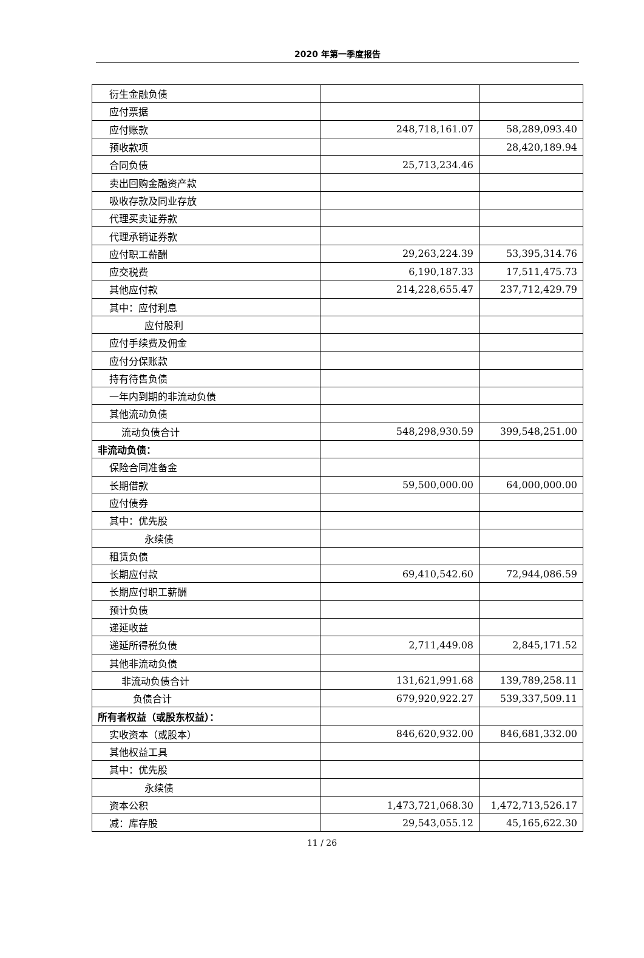2020 年第一季度报告
| 衍生金融负债 | | |
| 应付票据 | | |
| 应付账款 | 248,718,161.07 | 58,289,093.40 |
| 预收款项 | | 28,420,189.94 |
| 合同负债 | 25,713,234.46 | |
| 卖出回购金融资产款 | | |
| 吸收存款及同业存放 | | |
| 代理买卖证券款 | | |
| 代理承销证券款 | | |
| 应付职工薪酬 | 29,263,224.39 | 53,395,314.76 |
| 应交税费 | 6,190,187.33 | 17,511,475.73 |
| 其他应付款 | 214,228,655.47 | 237,712,429.79 |
| 其中：应付利息 | | |
| 应付股利 | | |
| 应付手续费及佣金 | | |
| 应付分保账款 | | |
| 持有待售负债 | | |
| 一年内到期的非流动负债 | | |
| 其他流动负债 | | |
| 流动负债合计 | 548,298,930.59 | 399,548,251.00 |
| 非流动负债： | | |
| 保险合同准备金 | | |
| 长期借款 | 59,500,000.00 | 64,000,000.00 |
| 应付债券 | | |
| 其中：优先股 | | |
| 永续债 | | |
| 租赁负债 | | |
| 长期应付款 | 69,410,542.60 | 72,944,086.59 |
| 长期应付职工薪酬 | | |
| 预计负债 | | |
| 递延收益 | | |
| 递延所得税负债 | 2,711,449.08 | 2,845,171.52 |
| 其他非流动负债 | | |
| 非流动负债合计 | 131,621,991.68 | 139,789,258.11 |
| 负债合计 | 679,920,922.27 | 539,337,509.11 |
| 所有者权益（或股东权益）： | | |
| 实收资本（或股本） | 846,620,932.00 | 846,681,332.00 |
| 其他权益工具 | | |
| 其中：优先股 | | |
| 永续债 | | |
| 资本公积 | 1,473,721,068.30 | 1,472,713,526.17 |
| 减：库存股 | 29,543,055.12 | 45,165,622.30 |
11 / 26